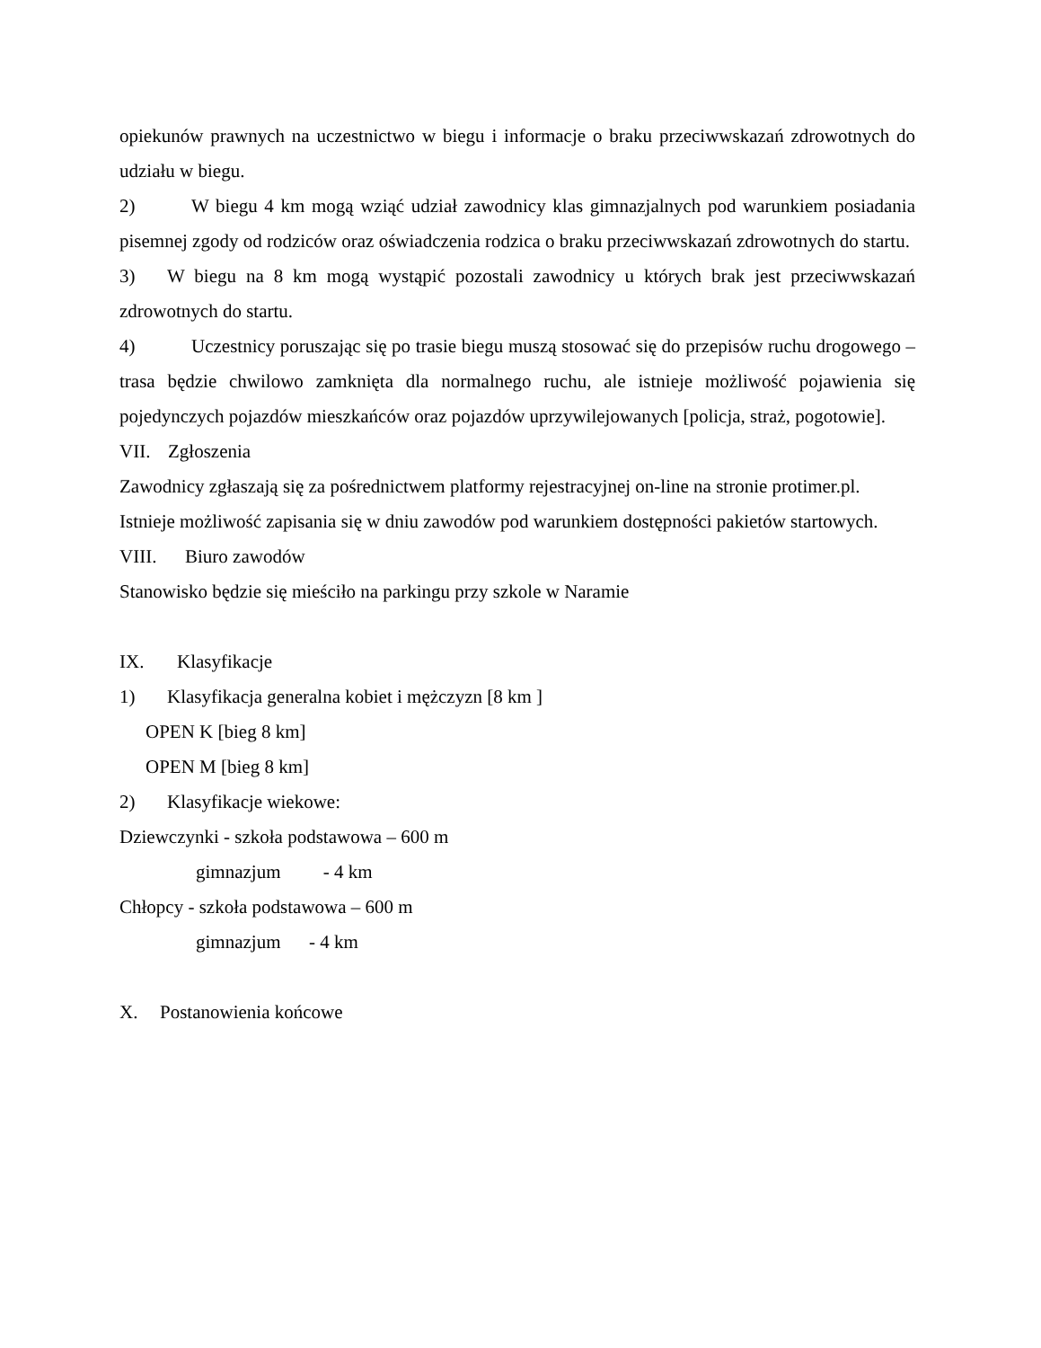opiekunów prawnych na uczestnictwo w biegu i informacje o braku przeciwwskazań zdrowotnych do udziału w biegu.
2) W biegu 4 km mogą wziąć udział zawodnicy klas gimnazjalnych pod warunkiem posiadania pisemnej zgody od rodziców oraz oświadczenia rodzica o braku przeciwwskazań zdrowotnych do startu.
3) W biegu na 8 km mogą wystąpić pozostali zawodnicy u których brak jest przeciwwskazań zdrowotnych do startu.
4) Uczestnicy poruszając się po trasie biegu muszą stosować się do przepisów ruchu drogowego – trasa będzie chwilowo zamknięta dla normalnego ruchu, ale istnieje możliwość pojawienia się pojedynczych pojazdów mieszkańców oraz pojazdów uprzywilejowanych [policja, straż, pogotowie].
VII. Zgłoszenia
Zawodnicy zgłaszają się za pośrednictwem platformy rejestracyjnej on-line na stronie protimer.pl.
Istnieje możliwość zapisania się w dniu zawodów pod warunkiem dostępności pakietów startowych.
VIII. Biuro zawodów
Stanowisko będzie się mieściło na parkingu przy szkole w Naramie
IX. Klasyfikacje
1) Klasyfikacja generalna kobiet i mężczyzn [8 km ]
OPEN K [bieg 8 km]
OPEN M [bieg 8 km]
2) Klasyfikacje wiekowe:
Dziewczynki - szkoła podstawowa – 600 m
gimnazjum - 4 km
Chłopcy - szkoła podstawowa – 600 m
gimnazjum - 4 km
X. Postanowienia końcowe